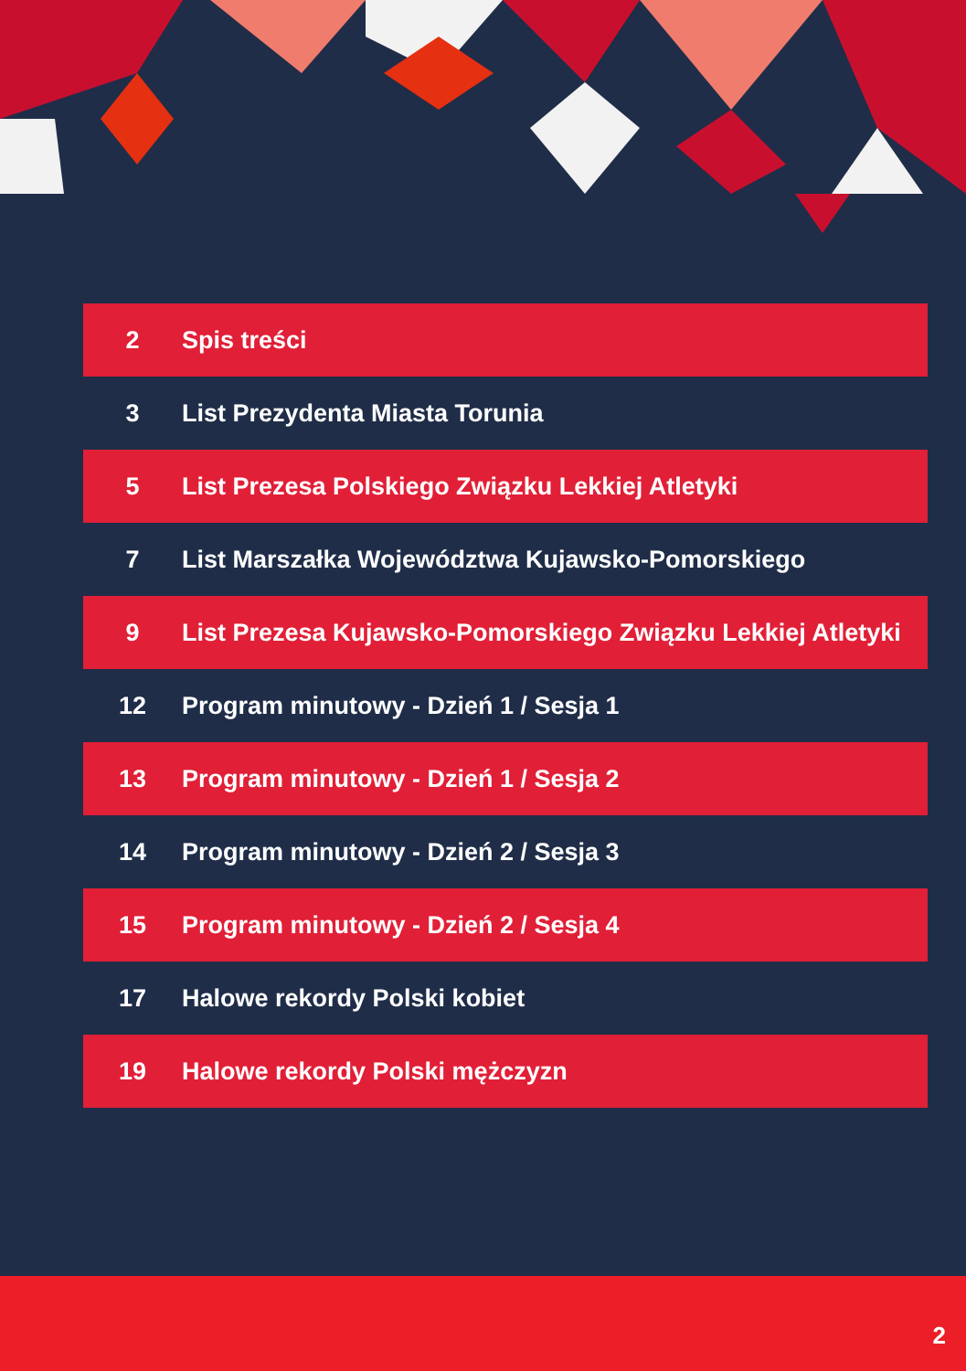| 2 | Spis treści |
| 3 | List Prezydenta Miasta Torunia |
| 5 | List Prezesa Polskiego Związku Lekkiej Atletyki |
| 7 | List Marszałka Województwa Kujawsko-Pomorskiego |
| 9 | List Prezesa Kujawsko-Pomorskiego Związku Lekkiej Atletyki |
| 12 | Program minutowy - Dzień 1 / Sesja 1 |
| 13 | Program minutowy - Dzień 1 / Sesja 2 |
| 14 | Program minutowy - Dzień 2 / Sesja 3 |
| 15 | Program minutowy - Dzień 2 / Sesja 4 |
| 17 | Halowe rekordy Polski kobiet |
| 19 | Halowe rekordy Polski mężczyzn |
2